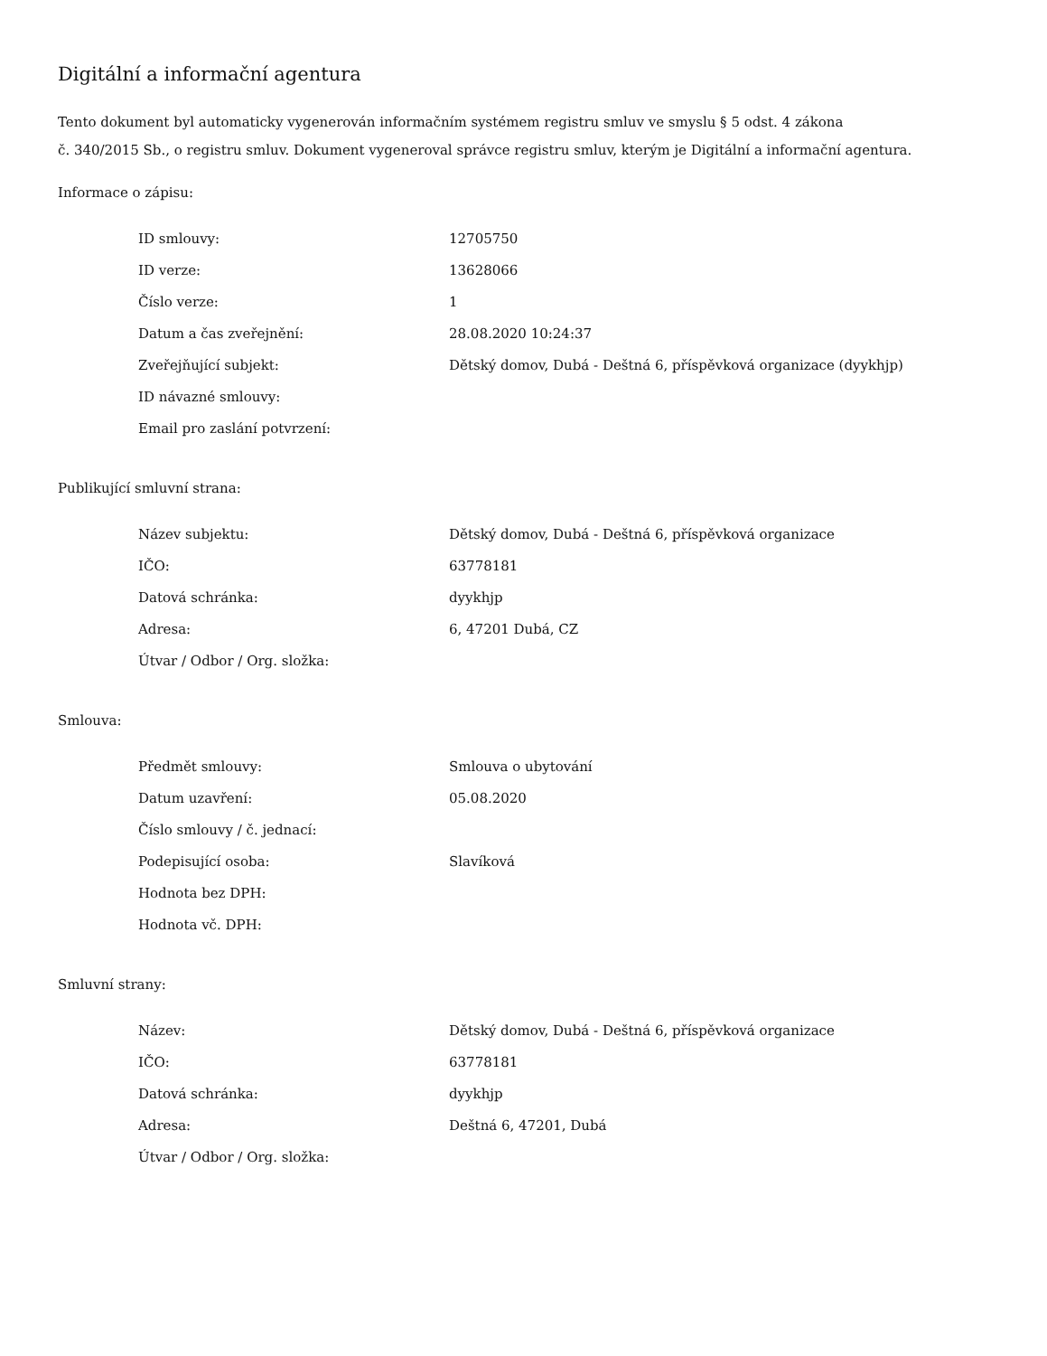Digitální a informační agentura
Tento dokument byl automaticky vygenerován informačním systémem registru smluv ve smyslu § 5 odst. 4 zákona
č. 340/2015 Sb., o registru smluv. Dokument vygeneroval správce registru smluv, kterým je Digitální a informační agentura.
Informace o zápisu:
| ID smlouvy: | 12705750 |
| ID verze: | 13628066 |
| Číslo verze: | 1 |
| Datum a čas zveřejnění: | 28.08.2020 10:24:37 |
| Zveřejňující subjekt: | Dětský domov, Dubá - Deštná 6, příspěvková organizace (dyykhjp) |
| ID návazné smlouvy: | |
| Email pro zaslání potvrzení: | |
Publikující smluvní strana:
| Název subjektu: | Dětský domov, Dubá - Deštná 6, příspěvková organizace |
| IČO: | 63778181 |
| Datová schránka: | dyykhjp |
| Adresa: | 6, 47201 Dubá, CZ |
| Útvar / Odbor / Org. složka: | |
Smlouva:
| Předmět smlouvy: | Smlouva o ubytování |
| Datum uzavření: | 05.08.2020 |
| Číslo smlouvy / č. jednací: | |
| Podepisující osoba: | Slavíková |
| Hodnota bez DPH: | |
| Hodnota vč. DPH: | |
Smluvní strany:
| Název: | Dětský domov, Dubá - Deštná 6, příspěvková organizace |
| IČO: | 63778181 |
| Datová schránka: | dyykhjp |
| Adresa: | Deštná 6, 47201, Dubá |
| Útvar / Odbor / Org. složka: | |